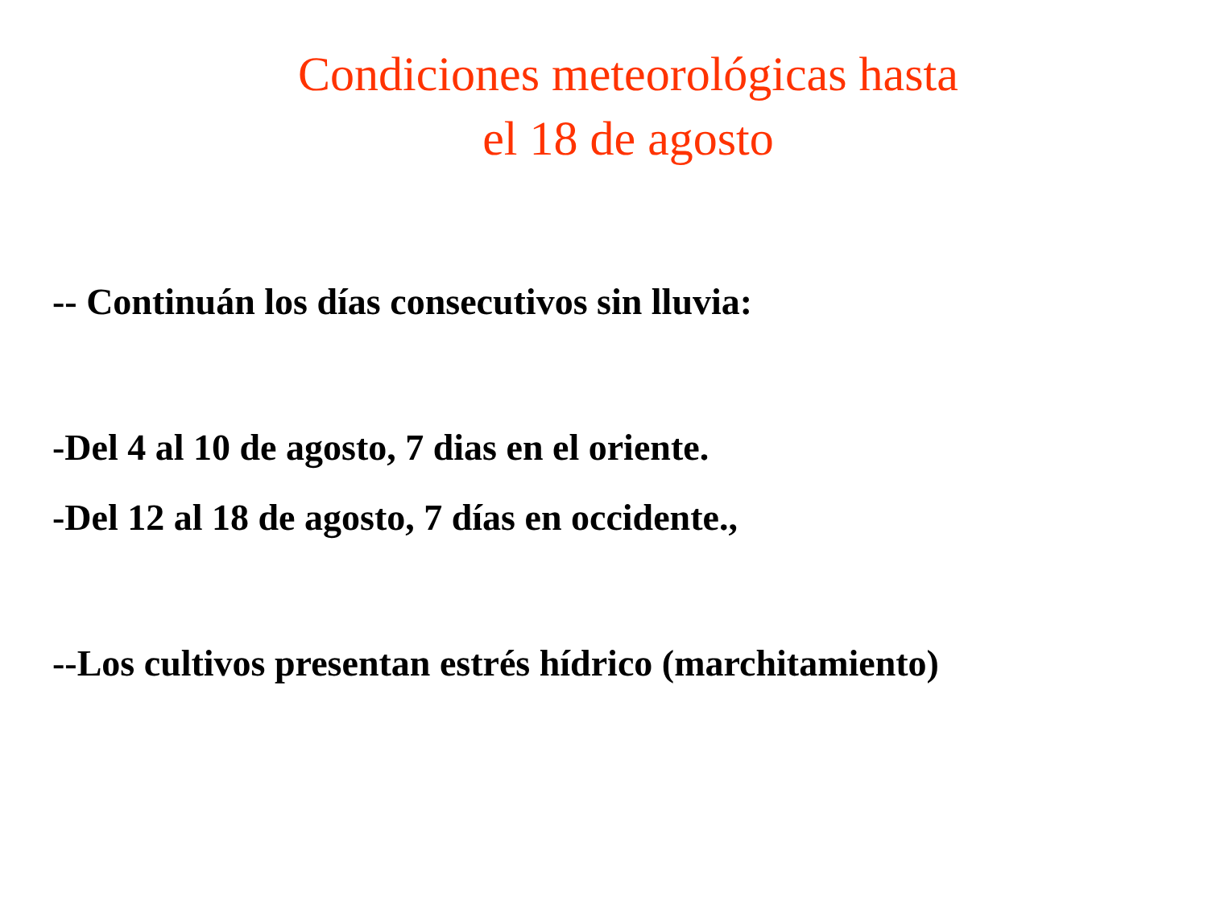Condiciones meteorológicas hasta
el 18 de agosto
-- Continuán los días consecutivos sin lluvia:
-Del 4 al 10 de agosto, 7 dias en el oriente.
-Del 12 al 18 de agosto, 7 días en occidente.,
--Los cultivos presentan estrés hídrico (marchitamiento)